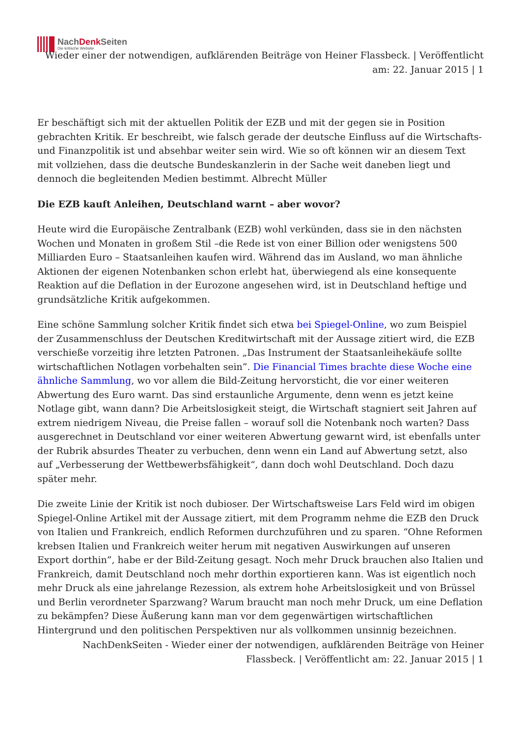NachDenk Seiten
Die kritische Website
Wieder einer der notwendigen, aufklärenden Beiträge von Heiner Flassbeck. | Veröffentlicht am: 22. Januar 2015 | 1
Er beschäftigt sich mit der aktuellen Politik der EZB und mit der gegen sie in Position gebrachten Kritik. Er beschreibt, wie falsch gerade der deutsche Einfluss auf die Wirtschafts- und Finanzpolitik ist und absehbar weiter sein wird. Wie so oft können wir an diesem Text mit vollziehen, dass die deutsche Bundeskanzlerin in der Sache weit daneben liegt und dennoch die begleitenden Medien bestimmt. Albrecht Müller
Die EZB kauft Anleihen, Deutschland warnt – aber wovor?
Heute wird die Europäische Zentralbank (EZB) wohl verkünden, dass sie in den nächsten Wochen und Monaten in großem Stil –die Rede ist von einer Billion oder wenigstens 500 Milliarden Euro – Staatsanleihen kaufen wird. Während das im Ausland, wo man ähnliche Aktionen der eigenen Notenbanken schon erlebt hat, überwiegend als eine konsequente Reaktion auf die Deflation in der Eurozone angesehen wird, ist in Deutschland heftige und grundsätzliche Kritik aufgekommen.
Eine schöne Sammlung solcher Kritik findet sich etwa bei Spiegel-Online, wo zum Beispiel der Zusammenschluss der Deutschen Kreditwirtschaft mit der Aussage zitiert wird, die EZB verschieße vorzeitig ihre letzten Patronen. „Das Instrument der Staatsanleihekäufe sollte wirtschaftlichen Notlagen vorbehalten sein”. Die Financial Times brachte diese Woche eine ähnliche Sammlung, wo vor allem die Bild-Zeitung hervorsticht, die vor einer weiteren Abwertung des Euro warnt. Das sind erstaunliche Argumente, denn wenn es jetzt keine Notlage gibt, wann dann? Die Arbeitslosigkeit steigt, die Wirtschaft stagniert seit Jahren auf extrem niedrigem Niveau, die Preise fallen – worauf soll die Notenbank noch warten? Dass ausgerechnet in Deutschland vor einer weiteren Abwertung gewarnt wird, ist ebenfalls unter der Rubrik absurdes Theater zu verbuchen, denn wenn ein Land auf Abwertung setzt, also auf „Verbesserung der Wettbewerbsfähigkeit“, dann doch wohl Deutschland. Doch dazu später mehr.
Die zweite Linie der Kritik ist noch dubioser. Der Wirtschaftsweise Lars Feld wird im obigen Spiegel-Online Artikel mit der Aussage zitiert, mit dem Programm nehme die EZB den Druck von Italien und Frankreich, endlich Reformen durchzuführen und zu sparen. “Ohne Reformen krebsen Italien und Frankreich weiter herum mit negativen Auswirkungen auf unseren Export dorthin”, habe er der Bild-Zeitung gesagt. Noch mehr Druck brauchen also Italien und Frankreich, damit Deutschland noch mehr dorthin exportieren kann. Was ist eigentlich noch mehr Druck als eine jahrelange Rezession, als extrem hohe Arbeitslosigkeit und von Brüssel und Berlin verordneter Sparzwang? Warum braucht man noch mehr Druck, um eine Deflation zu bekämpfen? Diese Äußerung kann man vor dem gegenwärtigen wirtschaftlichen Hintergrund und den politischen Perspektiven nur als vollkommen unsinnig bezeichnen.
NachDenkSeiten - Wieder einer der notwendigen, aufklärenden Beiträge von Heiner Flassbeck. | Veröffentlicht am: 22. Januar 2015 | 1